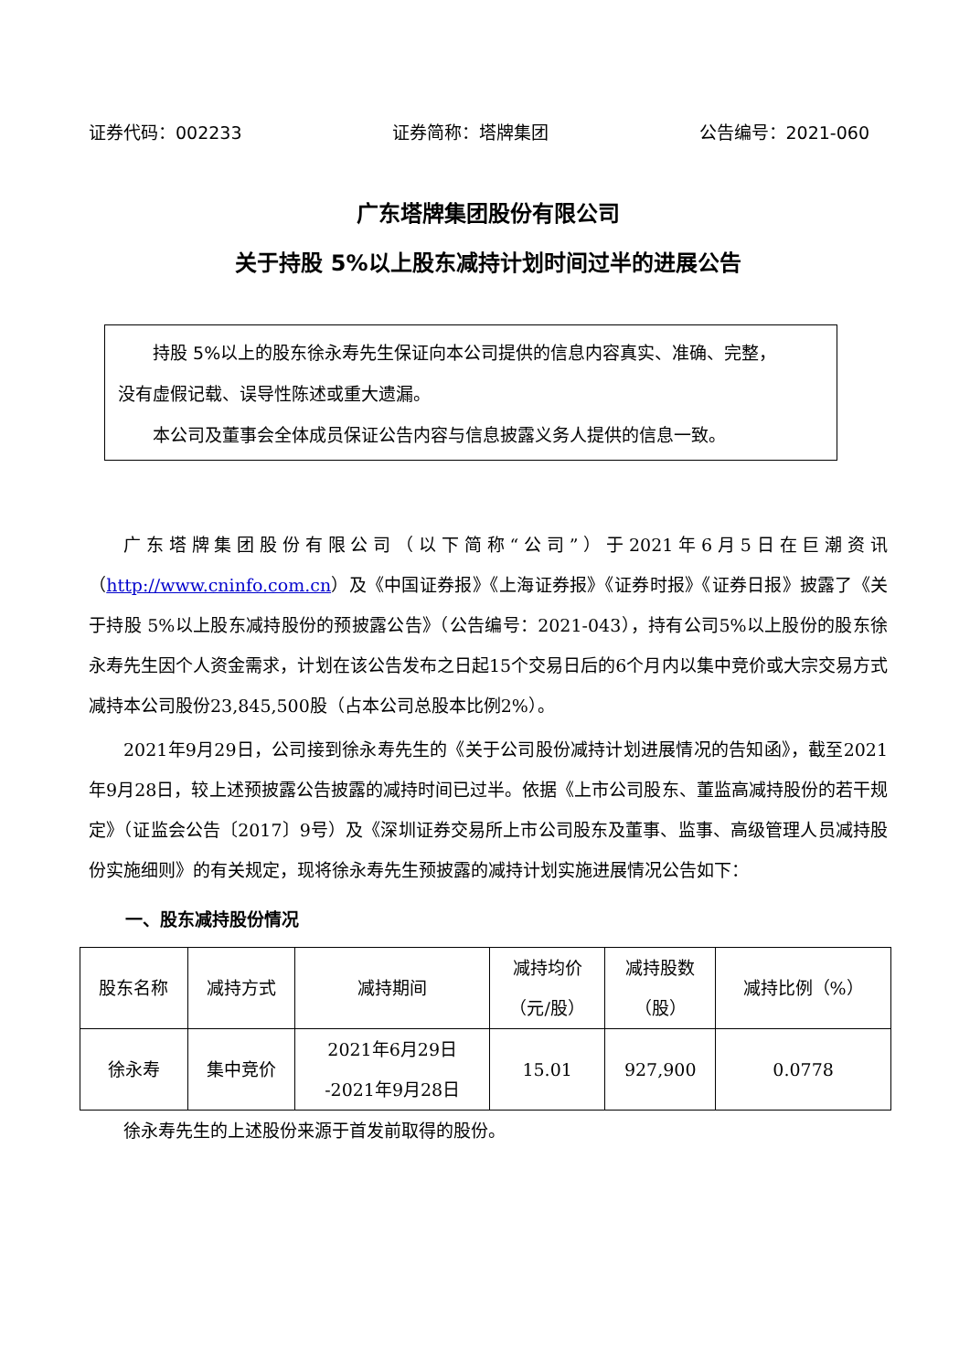证券代码：002233 证券简称：塔牌集团 公告编号：2021-060
广东塔牌集团股份有限公司
关于持股 5%以上股东减持计划时间过半的进展公告
持股 5%以上的股东徐永寿先生保证向本公司提供的信息内容真实、准确、完整，
没有虚假记载、误导性陈述或重大遗漏。
本公司及董事会全体成员保证公告内容与信息披露义务人提供的信息一致。
广东塔牌集团股份有限公司（以下简称“公司”）于2021年6月5日在巨潮资讯（http://www.cninfo.com.cn）及《中国证券报》《上海证券报》《证券时报》《证券日报》披露了《关于持股 5%以上股东减持股份的预披露公告》（公告编号：2021-043），持有公司5%以上股份的股东徐永寿先生因个人资金需求，计划在该公告发布之日起15个交易日后的6个月内以集中竞价或大宗交易方式减持本公司股份23,845,500股（占本公司总股本比例2%）。
2021年9月29日，公司接到徐永寿先生的《关于公司股份减持计划进展情况的告知函》，截至2021年9月28日，较上述预披露公告披露的减持时间已过半。依据《上市公司股东、董监高减持股份的若干规定》（证监会公告〔2017〕9号）及《深圳证券交易所上市公司股东及董事、监事、高级管理人员减持股份实施细则》的有关规定，现将徐永寿先生预披露的减持计划实施进展情况公告如下：
一、股东减持股份情况
| 股东名称 | 减持方式 | 减持期间 | 减持均价 （元/股） | 减持股数 （股） | 减持比例（%） |
| --- | --- | --- | --- | --- | --- |
| 徐永寿 | 集中竞价 | 2021年6月29日 -2021年9月28日 | 15.01 | 927,900 | 0.0778 |
徐永寿先生的上述股份来源于首发前取得的股份。